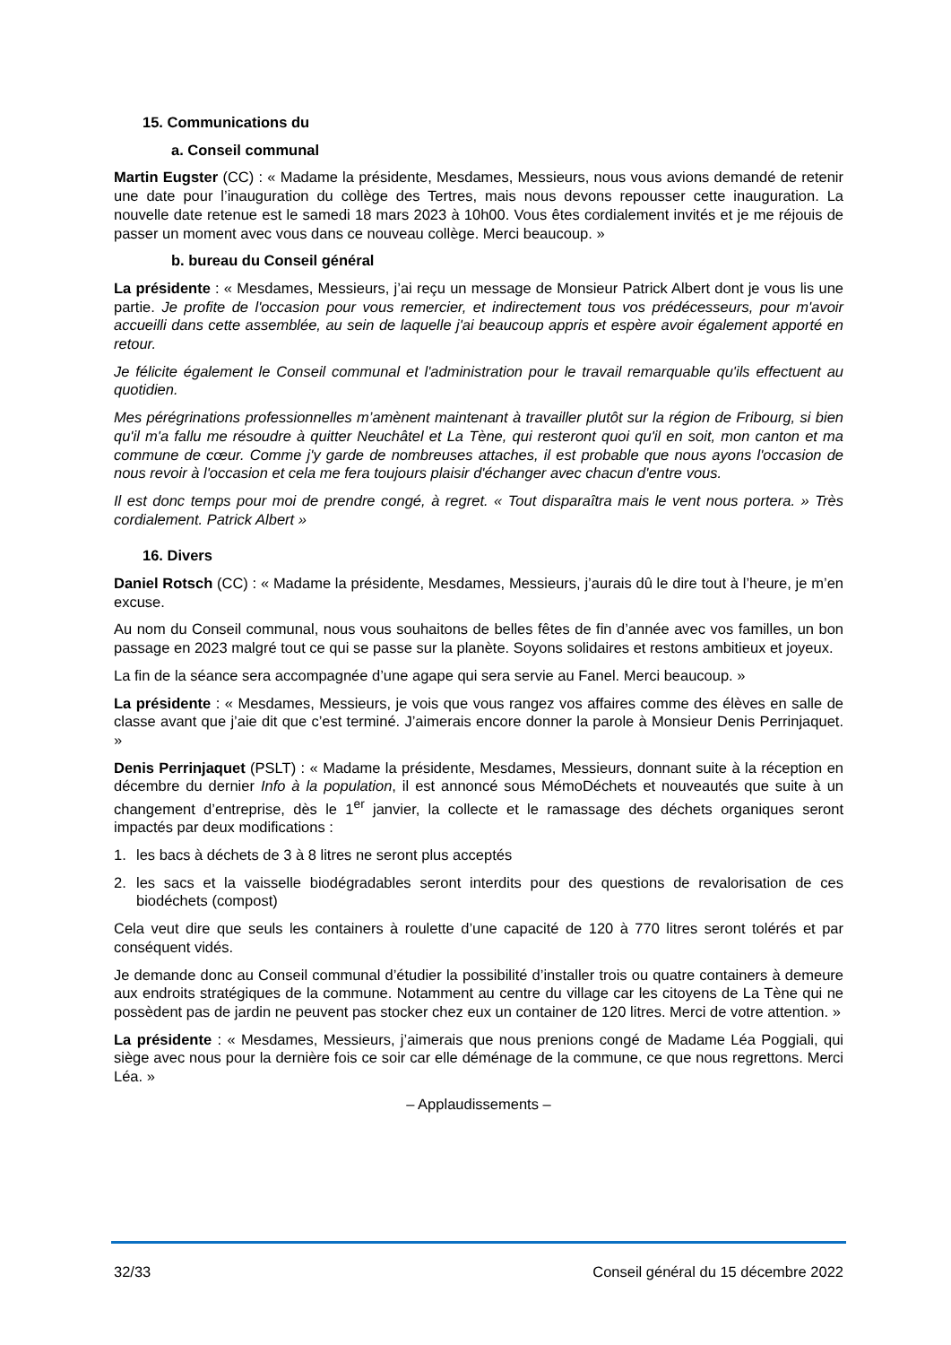15. Communications du
a. Conseil communal
Martin Eugster (CC) : « Madame la présidente, Mesdames, Messieurs, nous vous avions demandé de retenir une date pour l’inauguration du collège des Tertres, mais nous devons repousser cette inauguration. La nouvelle date retenue est le samedi 18 mars 2023 à 10h00. Vous êtes cordialement invités et je me réjouis de passer un moment avec vous dans ce nouveau collège. Merci beaucoup. »
b. bureau du Conseil général
La présidente : « Mesdames, Messieurs, j’ai reçu un message de Monsieur Patrick Albert dont je vous lis une partie. Je profite de l'occasion pour vous remercier, et indirectement tous vos prédécesseurs, pour m'avoir accueilli dans cette assemblée, au sein de laquelle j'ai beaucoup appris et espère avoir également apporté en retour.
Je félicite également le Conseil communal et l'administration pour le travail remarquable qu'ils effectuent au quotidien.
Mes pérégrinations professionnelles m’amènent maintenant à travailler plutôt sur la région de Fribourg, si bien qu'il m'a fallu me résoudre à quitter Neuchâtel et La Tène, qui resteront quoi qu'il en soit, mon canton et ma commune de cœur. Comme j'y garde de nombreuses attaches, il est probable que nous ayons l'occasion de nous revoir à l'occasion et cela me fera toujours plaisir d'échanger avec chacun d'entre vous.
Il est donc temps pour moi de prendre congé, à regret. « Tout disparaîtra mais le vent nous portera. » Très cordialement. Patrick Albert »
16. Divers
Daniel Rotsch (CC) : « Madame la présidente, Mesdames, Messieurs, j’aurais dû le dire tout à l’heure, je m’en excuse.
Au nom du Conseil communal, nous vous souhaitons de belles fêtes de fin d’année avec vos familles, un bon passage en 2023 malgré tout ce qui se passe sur la planète. Soyons solidaires et restons ambitieux et joyeux.
La fin de la séance sera accompagnée d’une agape qui sera servie au Fanel. Merci beaucoup. »
La présidente : « Mesdames, Messieurs, je vois que vous rangez vos affaires comme des élèves en salle de classe avant que j’aie dit que c’est terminé. J’aimerais encore donner la parole à Monsieur Denis Perrinjaquet. »
Denis Perrinjaquet (PSLT) : « Madame la présidente, Mesdames, Messieurs, donnant suite à la réception en décembre du dernier Info à la population, il est annoncé sous MémoDéchets et nouveautés que suite à un changement d’entreprise, dès le 1<sup>er</sup> janvier, la collecte et le ramassage des déchets organiques seront impactés par deux modifications :
1. les bacs à déchets de 3 à 8 litres ne seront plus acceptés
2. les sacs et la vaisselle biodégradables seront interdits pour des questions de revalorisation de ces biodéchets (compost)
Cela veut dire que seuls les containers à roulette d’une capacité de 120 à 770 litres seront tolérés et par conséquent vidés.
Je demande donc au Conseil communal d’étudier la possibilité d’installer trois ou quatre containers à demeure aux endroits stratégiques de la commune. Notamment au centre du village car les citoyens de La Tène qui ne possèdent pas de jardin ne peuvent pas stocker chez eux un container de 120 litres. Merci de votre attention. »
La présidente : « Mesdames, Messieurs, j’aimerais que nous prenions congé de Madame Léa Poggiali, qui siège avec nous pour la dernière fois ce soir car elle déménage de la commune, ce que nous regrettons. Merci Léa. »
– Applaudissements –
32/33 Conseil général du 15 décembre 2022